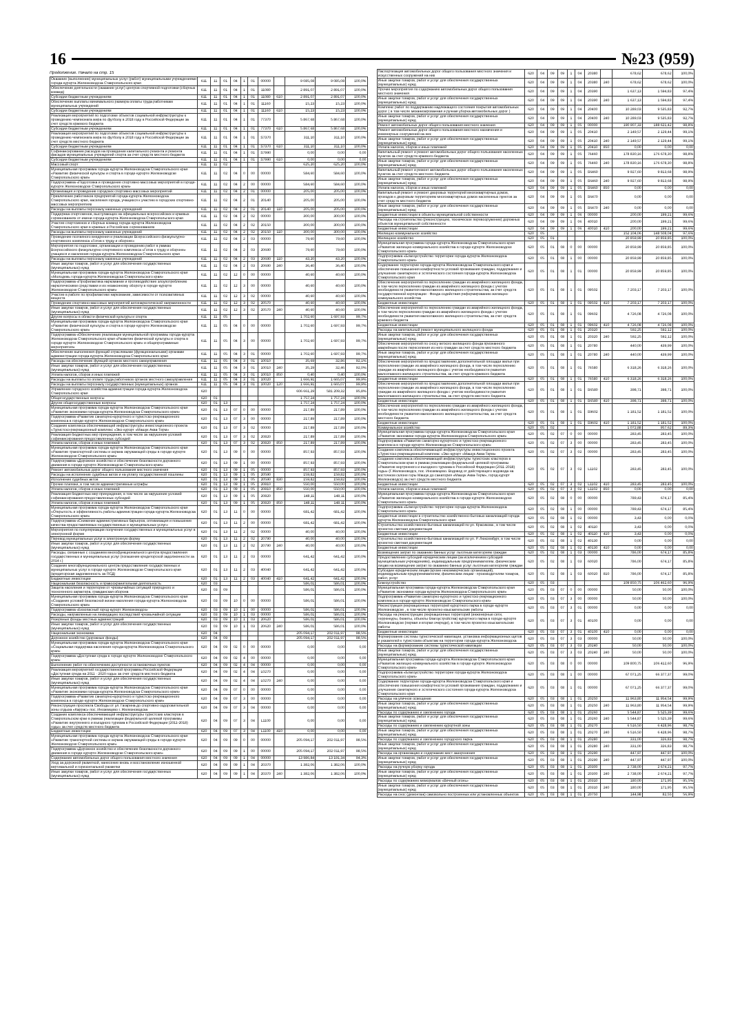16 №23 (959)
Продолжение. Начало на стр. 15
| Оказание (выполнение) муниципальных услуг (работ) муниципальными учреждениями города-курорта Железноводска Ставропольского края | 611 | 11 | 01 | 04 | 1 | 01 | 00000 | | 9 085,08 | 9 085,08 | 100,0% |
| Обеспечение деятельности (оказание услуг) центров спортивной подготовки (сборных команд) | 611 | 11 | 01 | 04 | 1 | 01 | 11080 | | 2 891,07 | 2 891,07 | 100,0% |
| Субсидии бюджетным учреждениям | 611 | 11 | 01 | 04 | 1 | 01 | 11080 | 610 | 2 891,07 | 2 891,07 | 100,0% |
| Обеспечение выплаты минимального размера оплаты труда работникам муниципальных учреждений | 611 | 11 | 01 | 04 | 1 | 01 | 11160 | | 15,23 | 15,23 | 100,0% |
| Субсидии бюджетным учреждениям | 611 | 11 | 01 | 04 | 1 | 01 | 11160 | 610 | 15,23 | 15,23 | 100,0% |
| Реализация мероприятий по подготовке объектов социальной инфраструктуры к проведению чемпионата мира по футболу в 2018 году в Российской Федерации за счет средств краевого бюджета | 611 | 11 | 01 | 04 | 1 | 01 | 77370 | | 5 867,68 | 5 867,68 | 100,0% |
| Субсидии бюджетным учреждениям | 611 | 11 | 01 | 04 | 1 | 01 | 77370 | 610 | 5 867,68 | 5 867,68 | 100,0% |
| Реализация мероприятий по подготовке объектов социальной инфраструктуры к проведению чемпионата мира по футболу в 2018 году в Российской Федерации за счет средств местного бюджета | 611 | 11 | 01 | 04 | 1 | 01 | S7370 | | 311,10 | 311,10 | 100,0% |
| Субсидии бюджетным учреждениям | 611 | 11 | 01 | 04 | 1 | 01 | S7370 | 610 | 311,10 | 311,10 | 100,0% |
| Софинансирование расходов на проведение капитального ремонта и ремонта фасадов муниципальных учреждений спорта за счет средств местного бюджета | 611 | 11 | 01 | 04 | 1 | 01 | S7990 | | 0,00 | 0,00 | 0,00 |
| Субсидии бюджетным учреждениям | 611 | 11 | 01 | 04 | 1 | 01 | S7990 | 610 | 0,00 | 0,00 | 0,00 |
| Массовый спорт | 611 | 11 | 02 | | | | | | 625,20 | 625,20 | 100,0% |
| Муниципальная программа города-курорта Железноводска Ставропольского края «Развитие физической культуры и спорта в городе-курорте Железноводске Ставропольского края» | 611 | 11 | 02 | 04 | 0 | 00 | 00000 | | 584,60 | 584,60 | 100,0% |
| Подпрограмма «Подготовка и проведение спортивно-массовых мероприятий в городе-курорте Железноводске Ставропольского края» | 611 | 11 | 02 | 04 | 2 | 00 | 00000 | | 584,60 | 584,60 | 100,0% |
| Организация и проведение городских спортивно-массовых мероприятий | 611 | 11 | 02 | 04 | 2 | 01 | 00000 | | 205,00 | 205,00 | 100,0% |
| Привлечение работников предприятий города-курорта Железноводска Ставропольского края, населения города, учащихся к участию в городских спортивно-массовых мероприятиях | 611 | 11 | 02 | 04 | 2 | 01 | 20140 | | 205,00 | 205,00 | 100,0% |
| Расходы на выплаты персоналу казенных учреждений | 611 | 11 | 02 | 04 | 2 | 01 | 20140 | 110 | 205,00 | 205,00 | 100,0% |
| Поддержка спортсменов, выступающих на официальных всероссийских и краевых соревнованиях от имени города-курорта Железноводска Ставропольского края | 611 | 11 | 02 | 04 | 2 | 02 | 00000 | | 300,00 | 300,00 | 100,0% |
| Участие спортсменов и сборных команд города-курорта Железноводска Ставропольского края в краевых и Российских соревнованиях | 611 | 11 | 02 | 04 | 2 | 02 | 20150 | | 300,00 | 300,00 | 100,0% |
| Расходы на выплаты персоналу казенных учреждений | 611 | 11 | 02 | 04 | 2 | 02 | 20150 | 110 | 300,00 | 300,00 | 100,0% |
| Проведение поэтапного внедрения и реализации Всероссийского физкультурно-спортивного комплекса «Готов к труду и обороне» | 611 | 11 | 02 | 04 | 2 | 03 | 00000 | | 79,60 | 79,60 | 100,0% |
| Мероприятия по подготовке, организации и проведению работ в рамках Всероссийского физкультурно-спортивного комплекса «Готов к труду и обороне» учащихся и населения города-курорта Железноводска Ставропольского края | 611 | 11 | 02 | 04 | 2 | 03 | 20690 | | 79,60 | 79,60 | 100,0% |
| Расходы на выплаты персоналу казенных учреждений | 611 | 11 | 02 | 04 | 2 | 03 | 20690 | 110 | 43,20 | 43,20 | 100,0% |
| Иные закупки товаров, работ и услуг для обеспечения государственных (муниципальных) нужд | 611 | 11 | 02 | 04 | 2 | 03 | 20690 | 240 | 36,40 | 36,40 | 100,0% |
| Муниципальная программа города-курорта Железноводска Ставропольского края «Молодежь города-курорта Железноводска Ставропольского края» | 611 | 11 | 02 | 12 | 0 | 00 | 00000 | | 40,60 | 40,60 | 100,0% |
| Подпрограмма «Профилактика наркомании и противодействие злоупотреблению наркотическими средствами и их незаконному обороту в городе-курорте Железноводске Ставропольского края» | 611 | 11 | 02 | 12 | 3 | 00 | 00000 | | 40,60 | 40,60 | 100,0% |
| Участие в работе по профилактике наркомании, зависимости от психоактивных веществ | 611 | 11 | 02 | 12 | 3 | 02 | 00000 | | 40,60 | 40,60 | 100,0% |
| Проведение спортивно-массовых мероприятий антинаркотической направленности | 611 | 11 | 02 | 12 | 3 | 02 | 20570 | | 40,60 | 40,60 | 100,0% |
| Иные закупки товаров, работ и услуг для обеспечения государственных (муниципальных) нужд | 611 | 11 | 02 | 12 | 3 | 02 | 20570 | 240 | 40,60 | 40,60 | 100,0% |
| Другие вопросы в области физической культуры и спорта | 611 | 11 | 05 | | | | | | 1 702,60 | 1 697,93 | 99,7% |
| Муниципальная программа города-курорта Железноводска Ставропольского края «Развитие физической культуры и спорта в городе-курорте Железноводске Ставропольского края» | 611 | 11 | 05 | 04 | 0 | 00 | 00000 | | 1 702,60 | 1 697,93 | 99,7% |
| Подпрограмма «Обеспечение реализации муниципальной программы города-курорта Железноводска Ставропольского края «Развитие физической культуры и спорта в городе-курорте Железноводске Ставропольского края» и общепрограммные мероприятия» | 611 | 11 | 05 | 04 | 3 | 00 | 00000 | | 1 702,60 | 1 697,93 | 99,7% |
| Обеспечение выполнения функций отраслевыми (функциональными) органами администрации города-курорта Железноводска Ставропольского края | 611 | 11 | 05 | 04 | 3 | 01 | 00000 | | 1 702,60 | 1 697,93 | 99,7% |
| Расходы на обеспечение функций органов местного самоуправления | 611 | 11 | 05 | 04 | 3 | 01 | 10010 | | 35,69 | 32,86 | 92,1% |
| Иные закупки товаров, работ и услуг для обеспечения государственных (муниципальных) нужд | 611 | 11 | 05 | 04 | 3 | 01 | 10010 | 240 | 35,29 | 32,46 | 92,0% |
| Уплата налогов, сборов и иных платежей | 611 | 11 | 05 | 04 | 3 | 01 | 10010 | 850 | 0,40 | 0,40 | 100,0% |
| Расходы на выплаты по оплате труда работников органов местного самоуправления | 611 | 11 | 05 | 04 | 3 | 01 | 10020 | | 1 666,91 | 1 665,07 | 99,9% |
| Расходы на выплаты персоналу государственных (муниципальных) органов | 611 | 11 | 05 | 04 | 3 | 01 | 10020 | 120 | 1 666,91 | 1 665,07 | 99,9% |
| Управление городского хозяйства администрации города-курорта Железноводска Ставропольского края | 620 | | | | | | | | 606 661,29 | 581 209,32 | 95,8% |
| Общегосударственные вопросы | 620 | 01 | | | | | | | 1 757,24 | 1 757,24 | 100,0% |
| Другие общегосударственные вопросы | 620 | 01 | 13 | | | | | | 1 757,24 | 1 757,24 | 100,0% |
| Муниципальная программа города-курорта Железноводска Ставропольского края «Развитие экономики города-курорта Железноводска Ставропольского края» | 620 | 01 | 13 | 07 | 0 | 00 | 00000 | | 217,89 | 217,89 | 100,0% |
| Подпрограмма «Развитие санаторно-курортного и туристско-рекреационного комплекса в городе-курорте Железноводске Ставропольского края» | 620 | 01 | 13 | 07 | 3 | 00 | 00000 | | 217,89 | 217,89 | 100,0% |
| Создание комплекса обеспечивающей инфраструктуры инвестиционного проекта «Туристско-рекреационный комплекс «Эко-курорт «Машук Аква-Терм» | 620 | 01 | 13 | 07 | 3 | 02 | 00000 | | 217,89 | 217,89 | 100,0% |
| Реализация бюджетных мер принуждения, в том числе за нарушение условий софинансирования предоставленных субсидий | 620 | 01 | 13 | 07 | 3 | 02 | 20820 | | 217,89 | 217,89 | 100,0% |
| Уплата налогов, сборов и иных платежей | 620 | 01 | 13 | 07 | 3 | 02 | 20820 | 850 | 217,89 | 217,89 | 100,0% |
| Муниципальная программа города-курорта Железноводска Ставропольского края «Развитие транспортной системы и охрана окружающей среды в городе-курорте Железноводске Ставропольского края» | 620 | 01 | 13 | 09 | 0 | 00 | 00000 | | 857,93 | 857,93 | 100,0% |
| Подпрограмма «Дорожное хозяйство и обеспечение безопасности дорожного движения в городе-курорте Железноводске Ставропольского края» | 620 | 01 | 13 | 09 | 1 | 00 | 00000 | | 857,93 | 857,93 | 100,0% |
| Ремонт автомобильных дорог общего пользования местного значения | 620 | 01 | 13 | 09 | 1 | 05 | 00000 | | 857,93 | 857,93 | 100,0% |
| Расходы на исполнение судебных актов и на уплату государственной пошлины | 620 | 01 | 13 | 09 | 1 | 05 | 20590 | | 159,82 | 159,82 | 100,0% |
| Исполнение судебных актов | 620 | 01 | 13 | 09 | 1 | 05 | 20590 | 830 | 159,82 | 159,82 | 100,0% |
| Прочие платежи, в том числе административные штрафы | 620 | 01 | 13 | 09 | 1 | 05 | 20810 | | 550,00 | 550,00 | 100,0% |
| Уплата налогов, сборов и иных платежей | 620 | 01 | 13 | 09 | 1 | 05 | 20810 | 850 | 550,00 | 550,00 | 100,0% |
| Реализация бюджетных мер принуждения, в том числе за нарушение условий софинансирования предоставленных субсидий | 620 | 01 | 13 | 09 | 1 | 05 | 20820 | | 148,11 | 148,11 | 100,0% |
| Уплата налогов, сборов и иных платежей | 620 | 01 | 13 | 09 | 1 | 05 | 20820 | 850 | 148,11 | 148,11 | 100,0% |
| Муниципальная программа города-курорта Железноводска Ставропольского края «Открытость и эффективность работы администрации города-курорта Железноводска Ставропольского края» | 620 | 01 | 13 | 11 | 0 | 00 | 00000 | | 681,42 | 681,42 | 100,0% |
| Подпрограмма «Снижение административных барьеров, оптимизация и повышение качества предоставляемых государственных и муниципальных услуг» | 620 | 01 | 13 | 11 | 2 | 00 | 00000 | | 681,42 | 681,42 | 100,0% |
| Мероприятия по популяризации получения государственных и муниципальных услуг в электронной форме | 620 | 01 | 13 | 11 | 2 | 02 | 00000 | | 40,00 | 40,00 | 100,0% |
| Перевод муниципальных услуг в электронную форму | 620 | 01 | 13 | 11 | 2 | 02 | 20790 | | 40,00 | 40,00 | 100,0% |
| Иные закупки товаров, работ и услуг для обеспечения государственных (муниципальных) нужд | 620 | 01 | 13 | 11 | 2 | 02 | 20790 | 240 | 40,00 | 40,00 | 100,0% |
| Расходы, связанные с созданием многофункционального центра предоставления государственных и муниципальных услуг (погашение кредиторской задолженности за 2014 г.) | 620 | 01 | 13 | 11 | 2 | 03 | 00000 | | 641,42 | 641,42 | 100,0% |
| Создание многофункционального центра предоставления государственных и муниципальных услуг в городе-курорте Железноводске Ставропольского края (кредиторская задолженность за ПСД) | 620 | 01 | 13 | 11 | 2 | 03 | 40040 | | 641,42 | 641,42 | 100,0% |
| Бюджетные инвестиции | 620 | 01 | 13 | 11 | 2 | 03 | 40040 | 410 | 641,42 | 641,42 | 100,0% |
| Национальная безопасность и правоохранительная деятельность | 620 | 03 | | | | | | | 586,01 | 586,01 | 100,0% |
| Защита населения и территории от чрезвычайных ситуаций природного и техногенного характера, гражданская оборона | 620 | 03 | 09 | | | | | | 586,01 | 586,01 | 100,0% |
| Муниципальная программа города-курорта Железноводска Ставропольского края «Создание условий безопасной жизни населения города-курорта Железноводска Ставропольского края» | 620 | 03 | 09 | 10 | 0 | 00 | 00000 | | 586,01 | 586,01 | 100,0% |
| Подпрограмма «Безопасный город-курорт Железноводск» | 620 | 03 | 09 | 10 | 1 | 00 | 00000 | | 586,01 | 586,01 | 100,0% |
| Расходы, направленные на ликвидацию последствий чрезвычайной ситуации | 620 | 03 | 09 | 10 | 1 | 03 | 00000 | | 586,01 | 586,01 | 100,0% |
| Резервные фонды местных администраций | 620 | 03 | 09 | 10 | 1 | 03 | 20620 | | 586,01 | 586,01 | 100,0% |
| Иные закупки товаров, работ и услуг для обеспечения государственных (муниципальных) нужд | 620 | 03 | 09 | 10 | 1 | 03 | 20620 | 240 | 586,01 | 586,01 | 100,0% |
| Национальная экономика | 620 | 04 | | | | | | | 205 094,17 | 202 011,97 | 98,5% |
| Дорожное хозяйство (дорожные фонды) | 620 | 04 | 09 | | | | | | 205 094,17 | 202 011,97 | 98,5% |
| Муниципальная программа города-курорта Железноводска Ставропольского края «Социальная поддержка населения города-курорта Железноводска Ставропольского края» | 620 | 04 | 09 | 02 | 0 | 00 | 00000 | | 0,00 | 0,00 | 0,00 |
| Подпрограмма «Доступная среда в городе-курорте Железноводске Ставропольского края» | 620 | 04 | 09 | 02 | 4 | 00 | 00000 | | 0,00 | 0,00 | 0,00 |
| Выполнение работ по обеспечению доступности остановочных пунктов | 620 | 04 | 09 | 02 | 4 | 04 | 00000 | | 0,00 | 0,00 | 0,00 |
| Реализация мероприятий государственной программы Российской Федерации «Доступная среда на 2011 - 2020 годы» за счет средств местного бюджета | 620 | 04 | 09 | 02 | 4 | 04 | L0270 | | 0,00 | 0,00 | 0,00 |
| Иные закупки товаров, работ и услуг для обеспечения государственных (муниципальных) нужд | 620 | 04 | 09 | 02 | 4 | 04 | L0270 | 240 | 0,00 | 0,00 | 0,00 |
| Муниципальная программа города-курорта Железноводска Ставропольского края «Развитие экономики города-курорта Железноводска Ставропольского края» | 620 | 04 | 09 | 07 | 0 | 00 | 00000 | | 0,00 | 0,00 | 0,00 |
| Подпрограмма «Развитие санаторно-курортного и туристско-рекреационного комплекса в городе-курорте Железноводске Ставропольского края» | 620 | 04 | 09 | 07 | 3 | 00 | 00000 | | 0,00 | 0,00 | 0,00 |
| Реконструкция проспекта Свободы от ул. Гагарина до спортивно-оздоровительной зоны отдыха «Каррас» пос. Иноземцево г. Железноводска | 620 | 04 | 09 | 07 | 3 | 04 | 00000 | | 0,00 | 0,00 | 0,00 |
| Создание комплекса обеспечивающей инфраструктуры туристских кластеров в Ставропольском крае в рамках реализации федеральной целевой программы «Развитие внутреннего и въездного туризма в Российской Федерации (2011-2018) годы» за счет средств местного бюджета | 620 | 04 | 09 | 07 | 3 | 04 | L1100 | | 0,00 | 0,00 | 0,00 |
| Бюджетные инвестиции | 620 | 04 | 09 | 07 | 3 | 04 | L1100 | 410 | 0,00 | 0,00 | 0,00 |
| Муниципальная программа города-курорта Железноводска Ставропольского края «Развитие транспортной системы и охрана окружающей среды в городе-курорте Железноводске Ставропольского края» | 620 | 04 | 09 | 09 | 0 | 00 | 00000 | | 205 094,17 | 202 011,97 | 98,5% |
| Подпрограмма «Дорожное хозяйство и обеспечение безопасности дорожного движения в городе-курорте Железноводске Ставропольского края» | 620 | 04 | 09 | 09 | 1 | 00 | 00000 | | 205 094,17 | 202 011,97 | 98,5% |
| Содержание автомобильных дорог общего пользования местного значения | 620 | 04 | 09 | 09 | 1 | 04 | 00000 | | 13 986,84 | 13 191,34 | 94,3% |
| Уход за дорожной разметкой, нанесение вновь и восстановление изношенной вертикальной и горизонтальной разметки | 620 | 04 | 09 | 09 | 1 | 04 | 20370 | | 1 382,06 | 1 382,06 | 100,0% |
| Иные закупки товаров, работ и услуг для обеспечения государственных (муниципальных) нужд | 620 | 04 | 09 | 09 | 1 | 04 | 20370 | 240 | 1 382,06 | 1 382,06 | 100,0% |
| Паспортизация автомобильных дорог общего пользования местного значения и искусственных сооружений на них | 620 | 04 | 09 | 09 | 1 | 04 | 20380 | | 678,62 | 678,62 | 100,0% |
| Иные закупки товаров, работ и услуг для обеспечения государственных (муниципальных) нужд | 620 | 04 | 09 | 09 | 1 | 04 | 20380 | 240 | 678,62 | 678,62 | 100,0% |
| Прочие мероприятия по содержанию автомобильных дорог общего пользования местного значения | 620 | 04 | 09 | 09 | 1 | 04 | 20390 | | 1 637,13 | 1 594,83 | 97,4% |
| Иные закупки товаров, работ и услуг для обеспечения государственных (муниципальных) нужд | 620 | 04 | 09 | 09 | 1 | 04 | 20390 | 240 | 1 637,13 | 1 594,83 | 97,4% |
| Комплекс работ по поддержанию надлежащего состояния покрытия автомобильных дорог ( в том числе механизированная и ручная уборка автомобильных дорог ) | 620 | 04 | 09 | 09 | 1 | 04 | 20400 | | 10 289,03 | 9 535,83 | 92,7% |
| Иные закупки товаров, работ и услуг для обеспечения государственных (муниципальных) нужд | 620 | 04 | 09 | 09 | 1 | 04 | 20400 | 240 | 10 289,03 | 9 535,83 | 92,7% |
| Ремонт автомобильных дорог общего пользования местного значения | 620 | 04 | 09 | 09 | 1 | 05 | 00000 | | 190 907,33 | 188 621,42 | 98,8% |
| Ремонт автомобильных дорог общего пользования местного назначения и инженерных сооружений на них | 620 | 04 | 09 | 09 | 1 | 05 | 20410 | | 2 149,57 | 2 129,44 | 99,1% |
| Иные закупки товаров, работ и услуг для обеспечения государственных (муниципальных) нужд | 620 | 04 | 09 | 09 | 1 | 05 | 20410 | 240 | 2 149,57 | 2 129,44 | 99,1% |
| Уплата налогов, сборов и иных платежей | 620 | 04 | 09 | 09 | 1 | 05 | 20410 | 850 | 0,00 | 0,00 | 0,00 |
| Капитальный ремонт и ремонт автомобильных дорог общего пользования населенных пунктов за счет средств краевого бюджета | 620 | 04 | 09 | 09 | 1 | 05 | 76460 | | 178 830,16 | 176 678,30 | 98,8% |
| Иные закупки товаров, работ и услуг для обеспечения государственных (муниципальных) нужд | 620 | 04 | 09 | 09 | 1 | 05 | 76460 | 240 | 178 830,16 | 176 678,30 | 98,8% |
| Капитальный ремонт и ремонт автомобильных дорог общего пользования населенных пунктов за счет средств местного бюджета | 620 | 04 | 09 | 09 | 1 | 05 | S6460 | | 9 927,60 | 9 813,68 | 98,9% |
| Иные закупки товаров, работ и услуг для обеспечения государственных (муниципальных) нужд | 620 | 04 | 09 | 09 | 1 | 05 | S6460 | 240 | 9 927,60 | 9 813,68 | 98,9% |
| Уплата налогов, сборов и иных платежей | 620 | 04 | 09 | 09 | 1 | 05 | S6460 | 850 | 0,00 | 0,00 | 0,00 |
| Капитальный ремонт и ремонт дворовых территорий многоквартирных домов, проездов к дворовым территориям многоквартирных домов населенных пунктов за счет средств местного бюджета | 620 | 04 | 09 | 09 | 1 | 05 | S6470 | | 0,00 | 0,00 | 0,00 |
| Иные закупки товаров, работ и услуг для обеспечения государственных (муниципальных) нужд | 620 | 04 | 09 | 09 | 1 | 05 | S6470 | 240 | 0,00 | 0,00 | 0,00 |
| Бюджетные инвестиции в объекты муниципальной собственности | 620 | 04 | 09 | 09 | 1 | 06 | 00000 | | 200,00 | 199,21 | 99,6% |
| Расходы на строительство (реконструкцию, техническое перевооружение) дорожных объектов муниципальной собственности | 620 | 04 | 09 | 09 | 1 | 06 | 40010 | | 200,00 | 199,21 | 99,6% |
| Бюджетные инвестиции | 620 | 04 | 09 | 09 | 1 | 06 | 40010 | 410 | 200,00 | 199,21 | 99,6% |
| Жилищно-коммунальное хозяйство | 620 | 05 | | | | | | | 152 104,06 | 148 508,04 | 97,6% |
| Жилищное хозяйство | 620 | 05 | 01 | | | | | | 20 859,99 | 20 859,85 | 100,0% |
| Муниципальная программа города-курорта Железноводска Ставропольского края «Развитие жилищно-коммунального хозяйства в городе-курорте Железноводске Ставропольского края» | 620 | 05 | 01 | 08 | 0 | 00 | 00000 | | 20 859,99 | 20 859,85 | 100,0% |
| Подпрограмма «Благоустройство территории города-курорта Железноводска Ставропольского края» | 620 | 05 | 01 | 08 | 1 | 00 | 00000 | | 20 859,99 | 20 859,85 | 100,0% |
| Содержание территории города-курорта Железноводска Ставропольского края и обеспечение повышения комфортности условий проживания граждан, поддержание и улучшение санитарного и эстетического состояния города-курорта Железноводска Ставропольского края | 620 | 05 | 01 | 08 | 1 | 01 | 00000 | | 20 859,99 | 20 859,85 | 100,0% |
| Обеспечение мероприятий по переселению граждан из аварийного жилищного фонда, в том числе переселению граждан из аварийного жилищного фонда с учетом необходимости развития малоэтажного жилищного строительства, за счет средств государственной корпорации - Фонда содействия реформированию жилищно-коммунального хозяйства | 620 | 05 | 01 | 08 | 1 | 01 | 09502 | | 7 203,17 | 7 203,17 | 100,0% |
| Бюджетные инвестиции | 620 | 05 | 01 | 08 | 1 | 01 | 09502 | 410 | 7 203,17 | 7 203,17 | 100,0% |
| Обеспечение мероприятий по переселению граждан из аварийного жилищного фонда, в том числе переселению граждан из аварийного жилищного фонда с учетом необходимости развития малоэтажного жилищного строительства, за счет средств краевого бюджета | 620 | 05 | 01 | 08 | 1 | 01 | 09602 | | 4 726,08 | 4 726,08 | 100,0% |
| Бюджетные инвестиции | 620 | 05 | 01 | 08 | 1 | 01 | 09602 | 410 | 4 726,08 | 4 726,08 | 100,0% |
| Расходы на капитальный ремонт муниципального жилищного фонда | 620 | 05 | 01 | 08 | 1 | 01 | 20320 | | 592,25 | 592,12 | 100,0% |
| Иные закупки товаров, работ и услуг для обеспечения государственных (муниципальных) нужд | 620 | 05 | 01 | 08 | 1 | 01 | 20320 | 240 | 592,25 | 592,12 | 100,0% |
| Обеспечение мероприятий по сносу ветхого жилищного фонда признанного аварийным после переселения из него граждан за счет средств местного бюджета | 620 | 05 | 01 | 08 | 1 | 01 | 20780 | | 440,00 | 439,99 | 100,0% |
| Иные закупки товаров, работ и услуг для обеспечения государственных (муниципальных) нужд | 620 | 05 | 01 | 08 | 1 | 01 | 20780 | 240 | 440,00 | 439,99 | 100,0% |
| Обеспечение мероприятий по предоставлению дополнительной площади жилья при переселении граждан из аварийного жилищного фонда, в том числе переселению граждан из аварийного жилищного фонда с учетом необходимости развития малоэтажного жилищного строительства, за счет средств краевого бюджета | 620 | 05 | 01 | 08 | 1 | 01 | 76580 | | 6 318,26 | 6 318,26 | 100,0% |
| Бюджетные инвестиции | 620 | 05 | 01 | 08 | 1 | 01 | 76580 | 410 | 6 318,26 | 6 318,26 | 100,0% |
| Обеспечение мероприятий по предоставлению дополнительной площади жилья при переселении граждан из аварийного жилищного фонда, в том числе переселению граждан из аварийного жилищного фонда с учетом необходимости развития малоэтажного жилищного строительства, за счет средств местного бюджета | 620 | 05 | 01 | 08 | 1 | 01 | S6580 | | 398,71 | 398,71 | 100,0% |
| Бюджетные инвестиции | 620 | 05 | 01 | 08 | 1 | 01 | S6580 | 410 | 398,71 | 398,71 | 100,0% |
| Обеспечение мероприятий по переселению граждан из аварийного жилищного фонда, в том числе переселению граждан из аварийного жилищного фонда с учетом необходимости развития малоэтажного жилищного строительства, за счет средств местного бюджета | 620 | 05 | 01 | 08 | 1 | 01 | S9602 | | 1 181,52 | 1 181,52 | 100,0% |
| Бюджетные инвестиции | 620 | 05 | 01 | 08 | 1 | 01 | S9602 | 410 | 1 181,52 | 1 181,52 | 100,0% |
| Коммунальное хозяйство | 620 | 05 | 02 | | | | | | 1 072,88 | 957,62 | 89,3% |
| Муниципальная программа города-курорта Железноводска Ставропольского края «Развитие экономики города-курорта Железноводска Ставропольского края» | 620 | 05 | 02 | 07 | 0 | 00 | 00000 | | 283,45 | 283,45 | 100,0% |
| Подпрограмма «Развитие санаторно-курортного и туристско-рекреационного комплекса в городе-курорте Железноводске Ставропольского края» | 620 | 05 | 02 | 07 | 3 | 00 | 00000 | | 283,45 | 283,45 | 100,0% |
| Создание комплекса обеспечивающей инфраструктуры инвестиционного проекта «Туристско-рекреационный комплекс «Эко-курорт «Машук Аква-Терм» | 620 | 05 | 02 | 07 | 3 | 02 | 00000 | | 283,45 | 283,45 | 100,0% |
| Создание комплекса обеспечивающей инфраструктуры туристских кластеров в Ставропольском крае в рамках реализации федеральной целевой программы «Развитие внутреннего и въездного туризма в Российской Федерации (2011-2018) годы» (Г.Железноводск, пос. Иноземцево. Водовод от действующего водовода на восточном склоне горы Машук до санатория «Машук Аква-Терм», город-курорт Железноводск) за счет средств местного бюджета | 620 | 05 | 02 | 07 | 3 | 02 | L1102 | | 283,45 | 283,45 | 100,0% |
| Бюджетные инвестиции | 620 | 05 | 02 | 07 | 3 | 02 | L1102 | 410 | 283,45 | 283,45 | 100,0% |
| Уплата налогов, сборов и иных платежей | 620 | 05 | 02 | 07 | 3 | 02 | L1102 | 850 | 0,00 | 0,00 | 0,00 |
| Муниципальная программа города-курорта Железноводска Ставропольского края «Развитие жилищно-коммунального хозяйства в городе-курорте Железноводске Ставропольского края» | 620 | 05 | 02 | 08 | 0 | 00 | 00000 | | 789,43 | 674,17 | 85,4% |
| Подпрограмма «Благоустройство территории города-курорта Железноводска Ставропольского края» | 620 | 05 | 02 | 08 | 1 | 00 | 00000 | | 789,43 | 674,17 | 85,4% |
| Бюджетные инвестиции в строительство хозяйственно-бытовых канализаций города-курорта Железноводска Ставропольского края | 620 | 05 | 02 | 08 | 1 | 02 | 00000 | | 3,43 | 0,00 | 0,0% |
| Строительство хозяйственно-бытовых канализаций по ул. Красикова , в том числе проектно-сметная документация | 620 | 05 | 02 | 08 | 1 | 02 | 40110 | | 3,43 | 0,00 | 0,0% |
| Бюджетные инвестиции | 620 | 05 | 02 | 08 | 1 | 02 | 40110 | 410 | 3,43 | 0,00 | 0,0% |
| Строительство хозяйственно-бытовых канализаций по ул. Р. Люксембург, в том числе проектно-сметная документация | 620 | 05 | 02 | 08 | 1 | 02 | 40130 | | 0,00 | 0,00 | 0,00 |
| Бюджетные инвестиции | 620 | 05 | 02 | 08 | 1 | 02 | 40130 | 410 | 0,00 | 0,00 | 0,00 |
| Возмещение затрат по оказанию банных услуг льготным категориям граждан | 620 | 05 | 02 | 08 | 1 | 03 | 00000 | | 786,00 | 674,17 | 85,8% |
| Предоставление субсидий юридическим лицам (за исключением субсидий муниципальным учреждениям), индивидуальным предпринимателям, физическим лицам на возмещение затрат по оказанию банных услуг льготным категориям граждан | 620 | 05 | 02 | 08 | 1 | 03 | 60020 | | 786,00 | 674,17 | 85,8% |
| Субсидии юридическим лицам (кроме некоммерческих организаций), индивидуальным предпринимателям, физическим лицам - производителям товаров, работ, услуг | 620 | 05 | 02 | 08 | 1 | 03 | 60020 | 810 | 786,00 | 674,17 | 85,8% |
| Благоустройство | 620 | 05 | 03 | | | | | | 109 850,75 | 106 462,60 | 96,9% |
| Муниципальная программа города-курорта Железноводска Ставропольского края «Развитие экономики города-курорта Железноводска Ставропольского края» | 620 | 05 | 03 | 07 | 0 | 00 | 00000 | | 50,00 | 50,00 | 100,0% |
| Подпрограмма «Развитие санаторно-курортного и туристско-рекреационного комплекса в городе-курорте Железноводске Ставропольского края» | 620 | 05 | 03 | 07 | 3 | 00 | 00000 | | 50,00 | 50,00 | 100,0% |
| Реконструкция рекреационных территорий курортного парка в городе-курорте Железноводске , в том числе проектно-изыскательские работы | 620 | 05 | 03 | 07 | 3 | 01 | 00000 | | 0,00 | 0,00 | 0,00 |
| Расходы на реконструкцию рекреационных территорий (инженерные сети, терренкуры, бюветы, объекты благоустройства) курортного парка в городе-курорте Железноводске (первая и вторая очереди), в том числе проектно-изыскательские работы | 620 | 05 | 03 | 07 | 3 | 01 | 40100 | | 0,00 | 0,00 | 0,00 |
| Бюджетные инвестиции | 620 | 05 | 03 | 07 | 3 | 01 | 40100 | 410 | 0,00 | 0,00 | 0,00 |
| Формирование системы туристической навигации, установка информационных щитов и указателей к туристским объектам на территории города-курорта Железноводска | 620 | 05 | 03 | 07 | 3 | 03 | 00000 | | 50,00 | 50,00 | 100,0% |
| Расходы на формирование системы туристической навигации | 620 | 05 | 03 | 07 | 3 | 03 | 20240 | | 50,00 | 50,00 | 100,0% |
| Иные закупки товаров, работ и услуг для обеспечения государственных (муниципальных) нужд | 620 | 05 | 03 | 07 | 3 | 03 | 20240 | 240 | 50,00 | 50,00 | 100,0% |
| Муниципальная программа города-курорта Железноводска Ставропольского края «Развитие жилищно-коммунального хозяйства в городе-курорте Железноводске Ставропольского края» | 620 | 05 | 03 | 08 | 0 | 00 | 00000 | | 109 800,75 | 106 412,60 | 96,9% |
| Подпрограмма «Благоустройство территории города-курорта Железноводска Ставропольского края» | 620 | 05 | 03 | 08 | 1 | 00 | 00000 | | 67 071,25 | 66 377,37 | 99,0% |
| Содержание территории города-курорта Железноводска Ставропольского края и обеспечение повышения комфортности условий проживания граждан, поддержание и улучшение санитарного и эстетического состояния города-курорта Железноводска Ставропольского края | 620 | 05 | 03 | 08 | 1 | 01 | 00000 | | 67 071,25 | 66 377,37 | 99,0% |
| Расходы на уличное освещение | 620 | 05 | 03 | 08 | 1 | 01 | 20250 | | 11 963,80 | 11 954,54 | 99,9% |
| Иные закупки товаров, работ и услуг для обеспечения государственных (муниципальных) нужд | 620 | 05 | 03 | 08 | 1 | 01 | 20250 | 240 | 11 963,80 | 11 954,54 | 99,9% |
| Расходы по содержанию и озеленению города | 620 | 05 | 03 | 08 | 1 | 01 | 20260 | | 5 544,87 | 5 525,39 | 99,6% |
| Иные закупки товаров, работ и услуг для обеспечения государственных (муниципальных) нужд | 620 | 05 | 03 | 08 | 1 | 01 | 20260 | 240 | 5 544,87 | 5 525,39 | 99,6% |
| Расходы по содержанию и озеленению курортной зоны | 620 | 05 | 03 | 08 | 1 | 01 | 20270 | | 6 516,50 | 6 428,96 | 98,7% |
| Иные закупки товаров, работ и услуг для обеспечения государственных (муниципальных) нужд | 620 | 05 | 03 | 08 | 1 | 01 | 20270 | 240 | 6 516,50 | 6 428,96 | 98,7% |
| Расходы по содержанию и озеленению городского парка | 620 | 05 | 03 | 08 | 1 | 01 | 20280 | | 331,00 | 326,83 | 98,7% |
| Иные закупки товаров, работ и услуг для обеспечения государственных (муниципальных) нужд | 620 | 05 | 03 | 08 | 1 | 01 | 20280 | 240 | 331,00 | 326,83 | 98,7% |
| Расходы на организацию и содержание мест захоронения | 620 | 05 | 03 | 08 | 1 | 01 | 20290 | | 447,97 | 447,97 | 100,0% |
| Иные закупки товаров, работ и услуг для обеспечения государственных (муниципальных) нужд | 620 | 05 | 03 | 08 | 1 | 01 | 20290 | 240 | 447,97 | 447,97 | 100,0% |
| Расходы на ручную уборку города | 620 | 05 | 03 | 08 | 1 | 01 | 20300 | | 2 738,00 | 2 674,21 | 97,7% |
| Иные закупки товаров, работ и услуг для обеспечения государственных (муниципальных) нужд | 620 | 05 | 03 | 08 | 1 | 01 | 20300 | 240 | 2 738,00 | 2 674,21 | 97,7% |
| Расходы по содержанию мемориалов «Вечный огонь» | 620 | 05 | 03 | 08 | 1 | 01 | 20310 | | 180,00 | 171,95 | 95,5% |
| Иные закупки товаров, работ и услуг для обеспечения государственных (муниципальных) нужд | 620 | 05 | 03 | 08 | 1 | 01 | 20310 | 240 | 180,00 | 171,95 | 95,5% |
| Расходы на снос (демонтаж) самовольно построенных или установленных объектов | 620 | 05 | 03 | 08 | 1 | 01 | 20750 | | 144,98 | 82,55 | 56,9% |